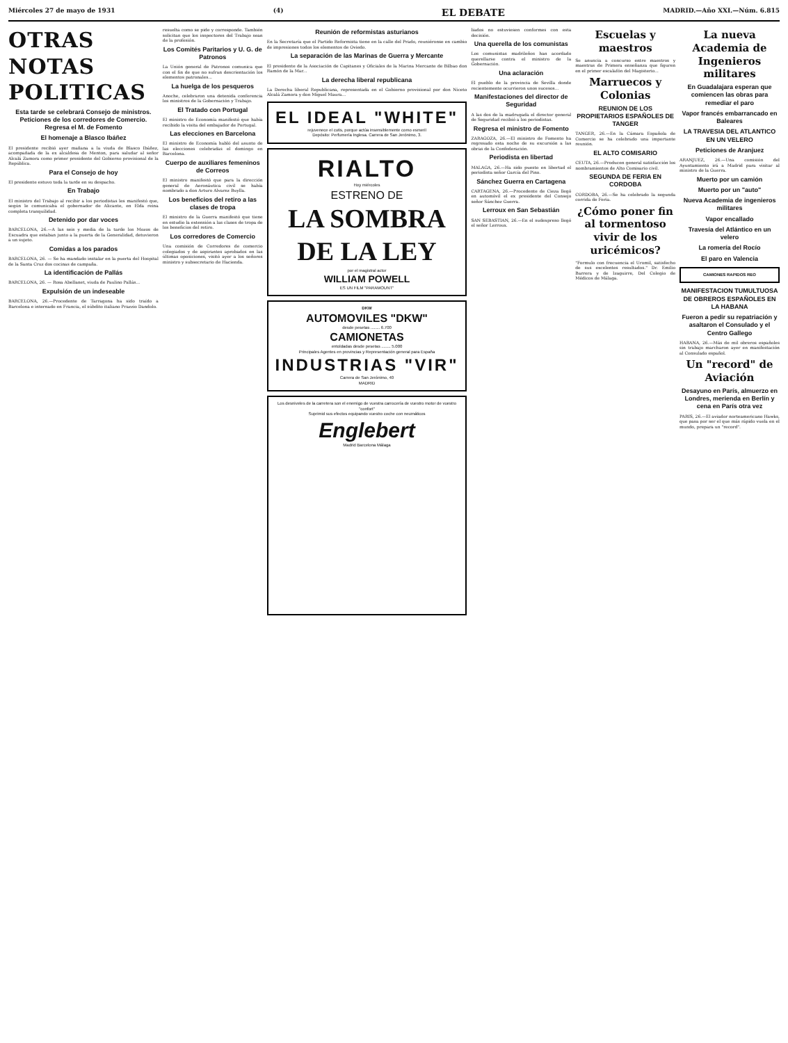Miércoles 27 de mayo de 1931 (4) EL DEBATE MADRID.—Año XXI.—Núm. 6.815
OTRAS NOTAS POLITICAS
Esta tarde se celebrará Consejo de ministros. Peticiones de los corredores de Comercio. Regresa el M. de Fomento
El homenaje a Blasco Ibáñez
El presidente recibió ayer mañana a la viuda de Blasco Ibáñez, acompañada de la ex alcaldesa de Menton, para saludar al señor Alcalá Zamora como primer presidente del Gobierno provisional de la República.
Para el Consejo de hoy
El presidente estuvo toda la tarde en su despacho.
En Trabajo
El ministro del Trabajo al recibir a los periodistas les manifestó que, según le comunicaba el gobernador de Alicante, en Elda reina completa tranquilidad.
Detenido por dar voces
BARCELONA, 26.—A las seis y media de la tarde los Mozos de Escuadra que estaban junto a la puerta de la Generalidad, detuvieron a un sujeto.
Comidas a los parados
BARCELONA, 26. — Se ha mandado instalar en la puerta del Hospital de la Santa Cruz dos cocinas de campaña.
La identificación de Pallás
BARCELONA, 26. — Rosa Abellanet, viuda de Paulino Pallás...
Expulsión de un indeseable
BARCELONA, 26.—Procedente de Tarragona ha sido traído a Barcelona e internado en Francia, el súbdito italiano Prazzio Dandolo.
resuelta como se pide y corresponde. También solicitan que los inspectores del Trabajo sean de la profesión.
Los Comités Paritarios y U. G. de Patronos
La Unión general de Patronos comunica que con el fin de que no sufran descrientación los elementos patronales...
La huelga de los pesqueros
Anoche, celebraron una detenida conferencia los ministros de la Gobernación y Trabajo.
El Tratado con Portugal
El ministro de Economía manifestó que había recibido la visita del embajador de Portugal.
Las elecciones en Barcelona
El ministro de Economía habló del asunto de las elecciones celebradas el domingo en Barcelona.
Cuerpo de auxiliares femeninos de Correos
El ministro manifestó que para la dirección general de Aeronáutica civil se había nombrado a don Arturo Alvarez Buylla.
Los beneficios del retiro a las clases de tropa
El ministro de la Guerra manifestó que tiene en estudio la extensión a las clases de tropa de los beneficios del retiro.
Los corredores de Comercio
Una comisión de Corredores de comercio colegiados y de aspirantes aprobados en las últimas oposiciones, visitó ayer a los señores ministro y subsecretario de Hacienda.
Reunión de reformistas asturianos
En la Secretaría que el Partido Reformista tiene en la calle del Prado, reuniéronse en cambio de impresiones todos los elementos de Oviedo.
La separación de las Marinas de Guerra y Mercante
El presidente de la Asociación de Capitanes y Oficiales de la Marina Mercante de Bilbao don Ramón de la Mar...
La derecha liberal republicana
La Derecha liberal Republicana, representada en el Gobierno provisional por don Niceto Alcalá Zamora y don Miguel Maura...
EL IDEAL "WHITE"
rejuvenece el cutis, porque actúa insensiblemente como esmeril
Depósito: Perfumería Inglesa. Carrera de San Jerónimo, 3.
RIALTO
Hoy miércoles
ESTRENO DE
LA SOMBRA
DE LA LEY
por el magistral actor
WILLIAM POWELL
ES UN FILM "PARAMOUNT"
DKW
AUTOMOVILES "DKW"
desde pesetas ........ 6.700
CAMIONETAS
entoldadas desde pesetas ........ 5.000
Principales Agentes en provincias y Representación general para España
INDUSTRIAS "VIR"
Carrera de San Jerónimo, 40
MADRID
Los desniveles de la carretera son el enemigo de vuestra carrocería de vuestro motor de vuestro "confort"
Suprimid sus efectos equipando vuestro coche con neumáticos
Englebert
Madrid Barcelona Málaga
liados no estuviesen conformes con esta decisión.
Una querella de los comunistas
Los comunistas madrileños han acordado querellarse contra el ministro de la Gobernación.
Una aclaración
El pueblo de la provincia de Sevilla donde recientemente ocurrieron unos sucesos...
Manifestaciones del director de Seguridad
A las dos de la madrugada el director general de Seguridad recibió a los periodistas.
Regresa el ministro de Fomento
ZARAGOZA, 26.—El ministro de Fomento ha regresado esta noche de su excursión a las obras de la Confederación.
Periodista en libertad
MALAGA, 26.—Ha sido puesto en libertad el periodista señor García del Pino.
Sánchez Guerra en Cartagena
CARTAGENA, 26.—Procedente de Cieza llegó en automóvil el ex presidente del Consejo señor Sánchez Guerra.
Lerroux en San Sebastián
SAN SEBASTIAN, 26.—En el sudexpreso llegó el señor Lerroux.
Escuelas y maestros
Se anuncia a concurso entre maestros y maestras de Primera enseñanza que figuren en el primer escalafón del Magisterio...
Marruecos y Colonias
REUNION DE LOS PROPIETARIOS ESPAÑOLES DE TANGER
TANGER, 26.—En la Cámara Española de Comercio se ha celebrado una importante reunión.
EL ALTO COMISARIO
CEUTA, 26.—Producen general satisfacción los nombramientos de Alto Comisario civil.
SEGUNDA DE FERIA EN CORDOBA
CORDOBA, 26.—Se ha celebrado la segunda corrida de Feria.
¿Cómo poner fin al tormentoso vivir de los uricémicos?
"Formulo con frecuencia el Uromil, satisfecho de sus excelentes resultados." Dr. Emilio Barrera y de Izaguirre, Del Colegio de Médicos de Málaga.
La nueva Academia de Ingenieros militares
En Guadalajara esperan que comiencen las obras para remediar el paro
Vapor francés embarrancado en Baleares
LA TRAVESIA DEL ATLANTICO EN UN VELERO
Peticiones de Aranjuez
ARANJUEZ, 26.—Una comisión del Ayuntamiento irá a Madrid para visitar al ministro de la Guerra.
Muerto por un camión
Muerto por un "auto"
Nueva Academia de ingenieros militares
Vapor encallado
Travesía del Atlántico en un velero
La romería del Rocío
El paro en Valencia
CAMIONES RAPIDOS REO
MANIFESTACION TUMULTUOSA DE OBREROS ESPAÑOLES EN LA HABANA
Fueron a pedir su repatriación y asaltaron el Consulado y el Centro Gallego
HABANA, 26.—Más de mil obreros españoles sin trabajo marcharon ayer en manifestación al Consulado español.
Un "record" de Aviación
Desayuno en París, almuerzo en Londres, merienda en Berlín y cena en París otra vez
PARIS, 26.—El aviador norteamericano Hawks, que pasa por ser el que más rápido vuela en el mundo, prepara un "record".